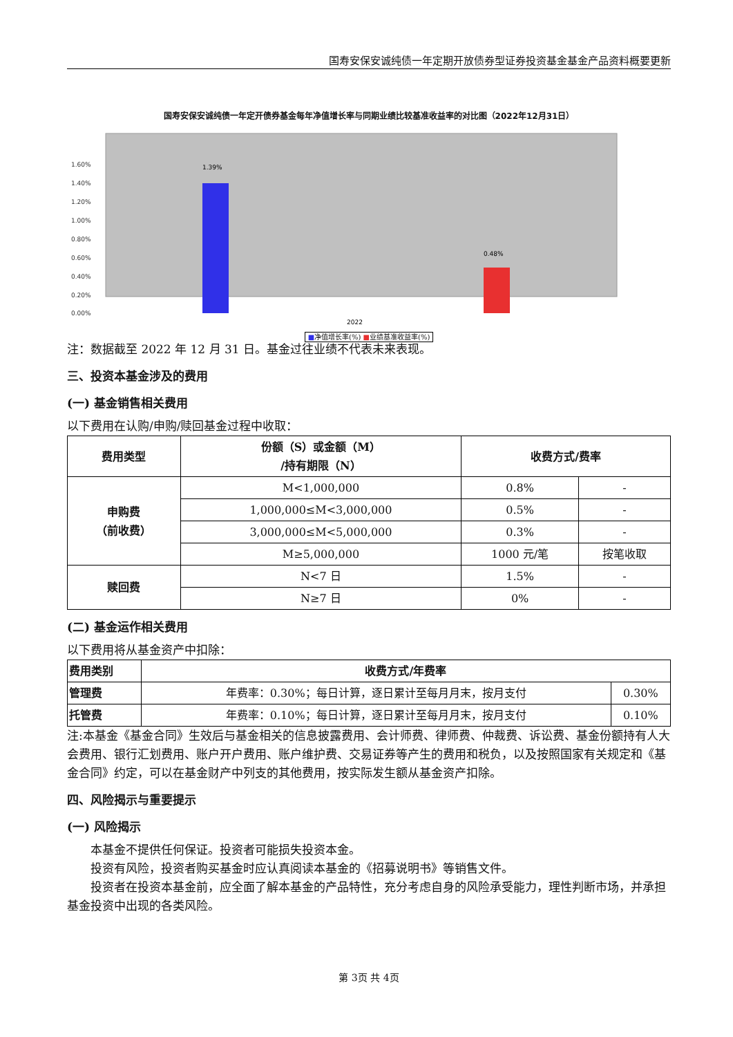国寿安保安诚纯债一年定期开放债券型证券投资基金基金产品资料概要更新
国寿安保安诚纯债一年定开债券基金每年净值增长率与同期业绩比较基准收益率的对比图（2022年12月31日）
1.60%
1.40%
1.20%
1.00%
0.80%
0.60%
0.40%
0.20%
0.00%
1.39%
0.48%
2022
■净值增长率(%) ■业绩基准收益率(%)
注：数据截至 2022 年 12 月 31 日。基金过往业绩不代表未来表现。
三、投资本基金涉及的费用
(一) 基金销售相关费用
以下费用在认购/申购/赎回基金过程中收取：
| 费用类型 | 份额（S）或金额（M） /持有期限（N） | 收费方式/费率 | |
| --- | --- | --- | --- |
| 申购费 （前收费） | M<1,000,000 | 0.8% | - |
| | 1,000,000≤M<3,000,000 | 0.5% | - |
| | 3,000,000≤M<5,000,000 | 0.3% | - |
| | M≥5,000,000 | 1000 元/笔 | 按笔收取 |
| 赎回费 | N<7 日 | 1.5% | - |
| | N≥7 日 | 0% | - |
(二) 基金运作相关费用
以下费用将从基金资产中扣除：
| 费用类别 | 收费方式/年费率 | |
| --- | --- | --- |
| 管理费 | 年费率：0.30%；每日计算，逐日累计至每月月末，按月支付 | 0.30% |
| 托管费 | 年费率：0.10%；每日计算，逐日累计至每月月末，按月支付 | 0.10% |
注:本基金《基金合同》生效后与基金相关的信息披露费用、会计师费、律师费、仲裁费、诉讼费、基金份额持有人大会费用、银行汇划费用、账户开户费用、账户维护费、交易证券等产生的费用和税负，以及按照国家有关规定和《基金合同》约定，可以在基金财产中列支的其他费用，按实际发生额从基金资产扣除。
四、风险揭示与重要提示
(一) 风险揭示
本基金不提供任何保证。投资者可能损失投资本金。
投资有风险，投资者购买基金时应认真阅读本基金的《招募说明书》等销售文件。
投资者在投资本基金前，应全面了解本基金的产品特性，充分考虑自身的风险承受能力，理性判断市场，并承担基金投资中出现的各类风险。
第 3页 共 4页